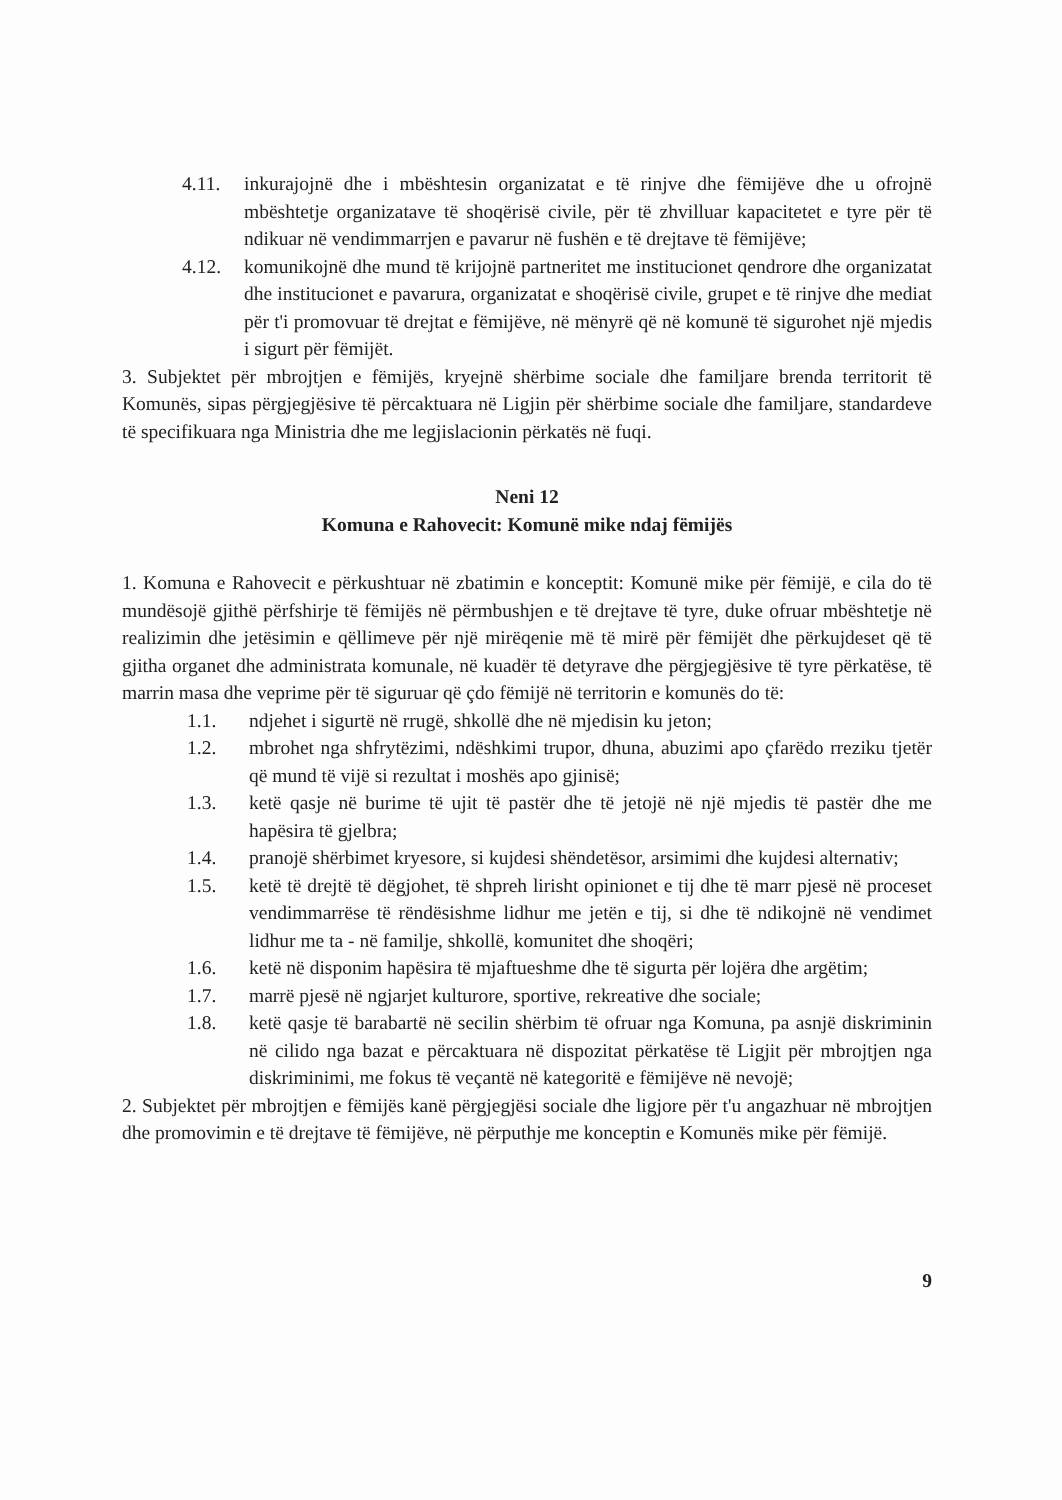4.11. inkurajojnë dhe i mbështesin organizatat e të rinjve dhe fëmijëve dhe u ofrojnë mbështetje organizatave të shoqërisë civile, për të zhvilluar kapacitetet e tyre për të ndikuar në vendimmarrjen e pavarur në fushën e të drejtave të fëmijëve;
4.12. komunikojnë dhe mund të krijojnë partneritet me institucionet qendrore dhe organizatat dhe institucionet e pavarura, organizatat e shoqërisë civile, grupet e të rinjve dhe mediat për t'i promovuar të drejtat e fëmijëve, në mënyrë që në komunë të sigurohet një mjedis i sigurt për fëmijët.
3. Subjektet për mbrojtjen e fëmijës, kryejnë shërbime sociale dhe familjare brenda territorit të Komunës, sipas përgjegjësive të përcaktuara në Ligjin për shërbime sociale dhe familjare, standardeve të specifikuara nga Ministria dhe me legjislacionin përkatës në fuqi.
Neni 12
Komuna e Rahovecit: Komunë mike ndaj fëmijës
1. Komuna e Rahovecit e përkushtuar në zbatimin e konceptit: Komunë mike për fëmijë, e cila do të mundësojë gjithë përfshirje të fëmijës në përmbushjen e të drejtave të tyre, duke ofruar mbështetje në realizimin dhe jetësimin e qëllimeve për një mirëqenie më të mirë për fëmijët dhe përkujdeset që të gjitha organet dhe administrata komunale, në kuadër të detyrave dhe përgjegjësive të tyre përkatëse, të marrin masa dhe veprime për të siguruar që çdo fëmijë në territorin e komunës do të:
1.1. ndjehet i sigurtë në rrugë, shkollë dhe në mjedisin ku jeton;
1.2. mbrohet nga shfrytëzimi, ndëshkimi trupor, dhuna, abuzimi apo çfarëdo rreziku tjetër që mund të vijë si rezultat i moshës apo gjinisë;
1.3. ketë qasje në burime të ujit të pastër dhe të jetojë në një mjedis të pastër dhe me hapësira të gjelbra;
1.4. pranojë shërbimet kryesore, si kujdesi shëndetësor, arsimimi dhe kujdesi alternativ;
1.5. ketë të drejtë të dëgjohet, të shpreh lirisht opinionet e tij dhe të marr pjesë në proceset vendimmarrëse të rëndësishme lidhur me jetën e tij, si dhe të ndikojnë në vendimet lidhur me ta - në familje, shkollë, komunitet dhe shoqëri;
1.6. ketë në disponim hapësira të mjaftueshme dhe të sigurta për lojëra dhe argëtim;
1.7. marrë pjesë në ngjarjet kulturore, sportive, rekreative dhe sociale;
1.8. ketë qasje të barabartë në secilin shërbim të ofruar nga Komuna, pa asnjë diskriminin në cilido nga bazat e përcaktuara në dispozitat përkatëse të Ligjit për mbrojtjen nga diskriminimi, me fokus të veçantë në kategoritë e fëmijëve në nevojë;
2. Subjektet për mbrojtjen e fëmijës kanë përgjegjësi sociale dhe ligjore për t'u angazhuar në mbrojtjen dhe promovimin e të drejtave të fëmijëve, në përputhje me konceptin e Komunës mike për fëmijë.
9